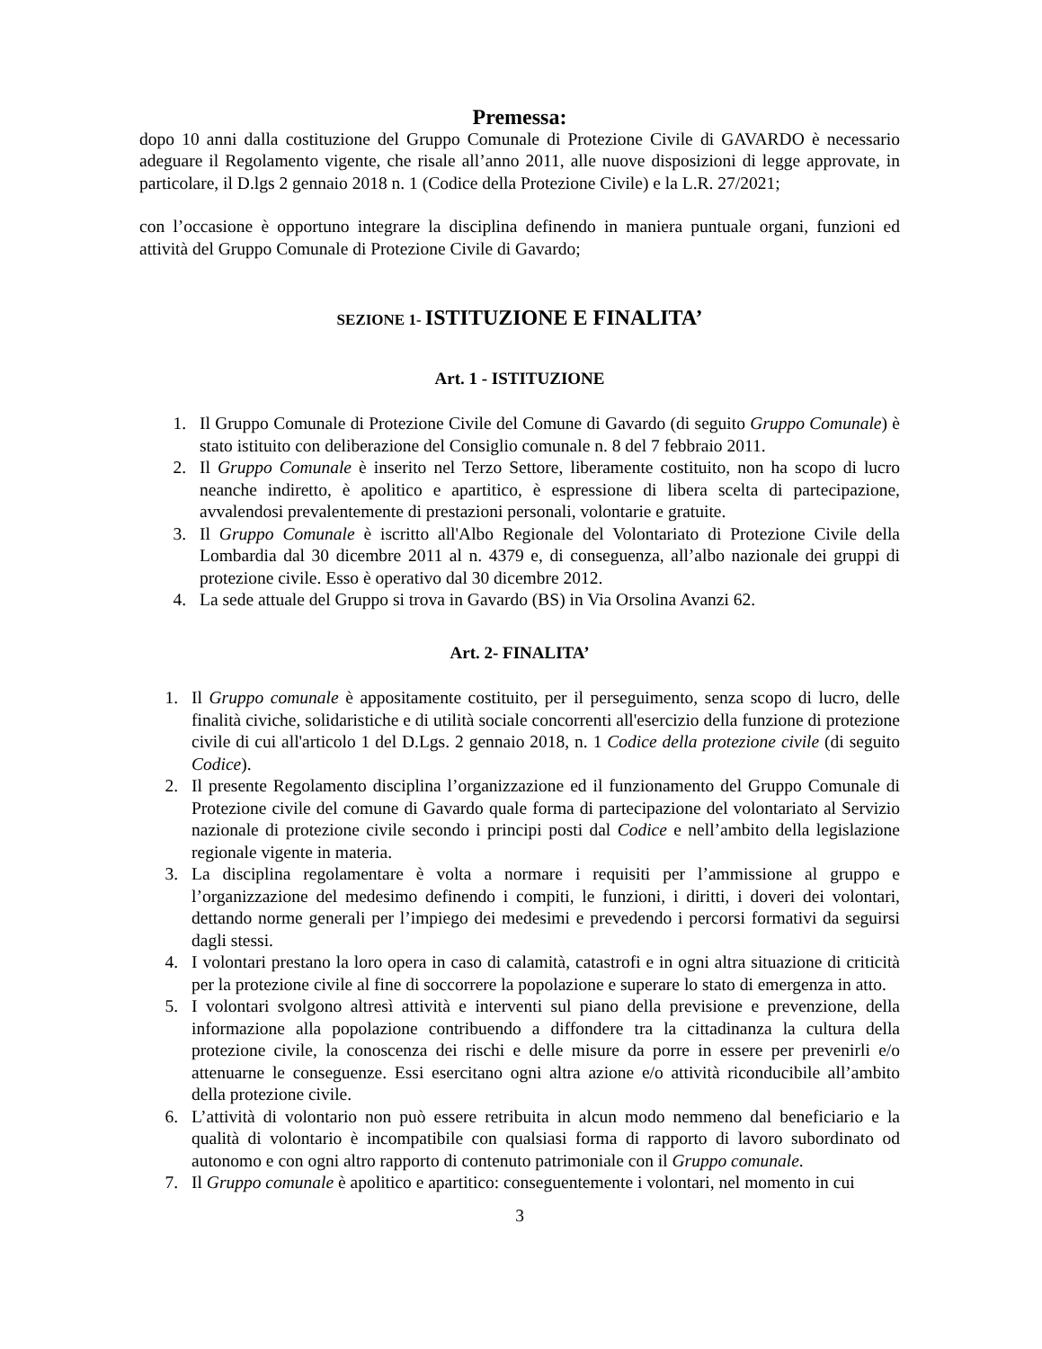Premessa:
dopo 10 anni dalla costituzione del Gruppo Comunale di Protezione Civile di GAVARDO è necessario adeguare il Regolamento vigente, che risale all’anno 2011, alle nuove disposizioni di legge approvate, in particolare, il D.lgs 2 gennaio 2018 n. 1 (Codice della Protezione Civile) e la L.R. 27/2021;
con l’occasione è opportuno integrare la disciplina definendo in maniera puntuale organi, funzioni ed attività del Gruppo Comunale di Protezione Civile di Gavardo;
SEZIONE 1- ISTITUZIONE E FINALITA’
Art. 1 - ISTITUZIONE
1. Il Gruppo Comunale di Protezione Civile del Comune di Gavardo (di seguito Gruppo Comunale) è stato istituito con deliberazione del Consiglio comunale n. 8 del 7 febbraio 2011.
2. Il Gruppo Comunale è inserito nel Terzo Settore, liberamente costituito, non ha scopo di lucro neanche indiretto, è apolitico e apartitico, è espressione di libera scelta di partecipazione, avvalendosi prevalentemente di prestazioni personali, volontarie e gratuite.
3. Il Gruppo Comunale è iscritto all'Albo Regionale del Volontariato di Protezione Civile della Lombardia dal 30 dicembre 2011 al n. 4379 e, di conseguenza, all’albo nazionale dei gruppi di protezione civile. Esso è operativo dal 30 dicembre 2012.
4. La sede attuale del Gruppo si trova in Gavardo (BS) in Via Orsolina Avanzi 62.
Art. 2- FINALITA’
1. Il Gruppo comunale è appositamente costituito, per il perseguimento, senza scopo di lucro, delle finalità civiche, solidaristiche e di utilità sociale concorrenti all'esercizio della funzione di protezione civile di cui all'articolo 1 del D.Lgs. 2 gennaio 2018, n. 1 Codice della protezione civile (di seguito Codice).
2. Il presente Regolamento disciplina l’organizzazione ed il funzionamento del Gruppo Comunale di Protezione civile del comune di Gavardo quale forma di partecipazione del volontariato al Servizio nazionale di protezione civile secondo i principi posti dal Codice e nell’ambito della legislazione regionale vigente in materia.
3. La disciplina regolamentare è volta a normare i requisiti per l’ammissione al gruppo e l’organizzazione del medesimo definendo i compiti, le funzioni, i diritti, i doveri dei volontari, dettando norme generali per l’impiego dei medesimi e prevedendo i percorsi formativi da seguirsi dagli stessi.
4. I volontari prestano la loro opera in caso di calamità, catastrofi e in ogni altra situazione di criticità per la protezione civile al fine di soccorrere la popolazione e superare lo stato di emergenza in atto.
5. I volontari svolgono altresì attività e interventi sul piano della previsione e prevenzione, della informazione alla popolazione contribuendo a diffondere tra la cittadinanza la cultura della protezione civile, la conoscenza dei rischi e delle misure da porre in essere per prevenirli e/o attenuarne le conseguenze. Essi esercitano ogni altra azione e/o attività riconducibile all’ambito della protezione civile.
6. L’attività di volontario non può essere retribuita in alcun modo nemmeno dal beneficiario e la qualità di volontario è incompatibile con qualsiasi forma di rapporto di lavoro subordinato od autonomo e con ogni altro rapporto di contenuto patrimoniale con il Gruppo comunale.
7. Il Gruppo comunale è apolitico e apartitico: conseguentemente i volontari, nel momento in cui
3